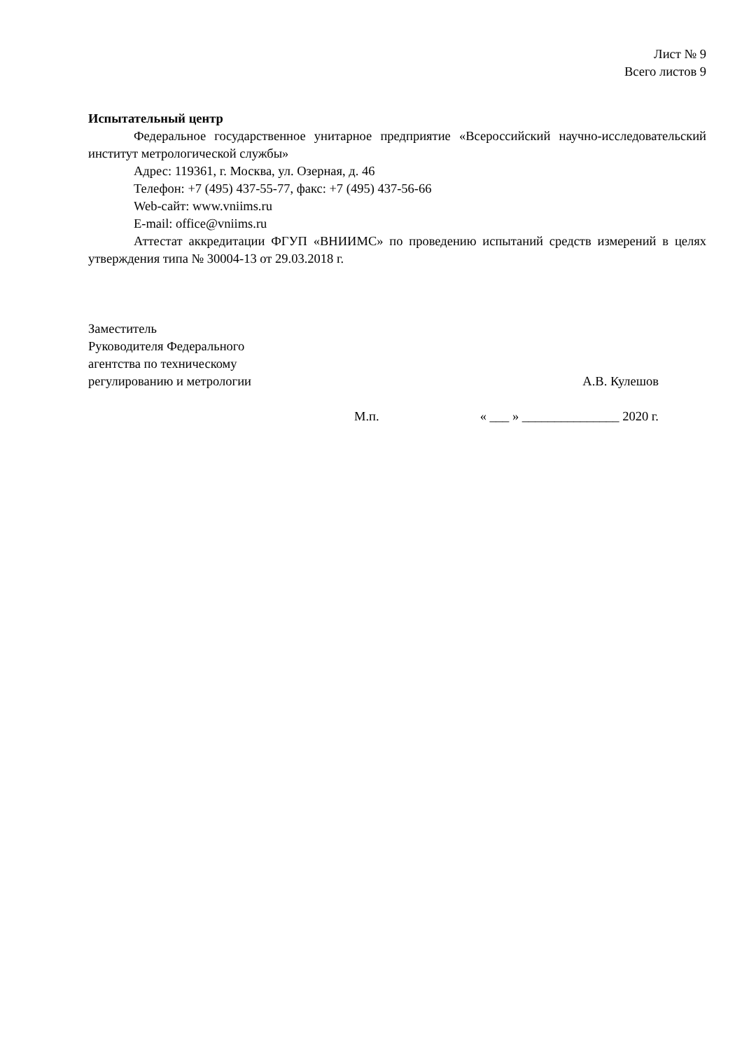Лист № 9
Всего листов 9
Испытательный центр
Федеральное государственное унитарное предприятие «Всероссийский научно-исследовательский институт метрологической службы»
Адрес: 119361, г. Москва, ул. Озерная, д. 46
Телефон: +7 (495) 437-55-77, факс: +7 (495) 437-56-66
Web-сайт: www.vniims.ru
E-mail: office@vniims.ru
Аттестат аккредитации ФГУП «ВНИИМС» по проведению испытаний средств измерений в целях утверждения типа № 30004-13 от 29.03.2018 г.
Заместитель
Руководителя Федерального
агентства по техническому
регулированию и метрологии
А.В. Кулешов
М.п. « ___ » _______________ 2020 г.